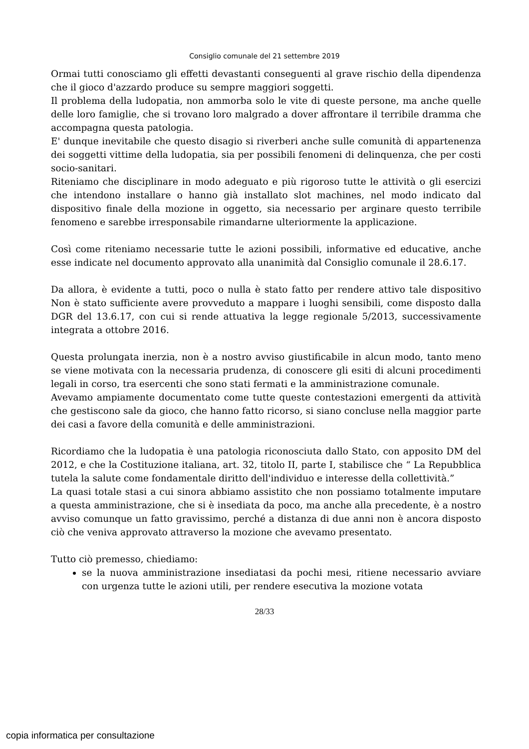Consiglio comunale del 21 settembre 2019
Ormai tutti conosciamo gli effetti devastanti conseguenti al grave rischio della dipendenza che il gioco d'azzardo produce su sempre maggiori soggetti.
Il problema della ludopatia, non ammorba solo le vite di queste persone, ma anche quelle delle loro famiglie, che si trovano loro malgrado a dover affrontare il terribile dramma che accompagna questa patologia.
E' dunque inevitabile che questo disagio si riverberi anche sulle comunità di appartenenza dei soggetti vittime della ludopatia, sia per possibili fenomeni di delinquenza, che per costi socio-sanitari.
Riteniamo che disciplinare in modo adeguato e più rigoroso tutte le attività o gli esercizi che intendono installare o hanno già installato slot machines, nel modo indicato dal dispositivo finale della mozione in oggetto, sia necessario per arginare questo terribile fenomeno e sarebbe irresponsabile rimandarne ulteriormente la applicazione.
Così come riteniamo necessarie tutte le azioni possibili, informative ed educative, anche esse indicate nel documento approvato alla unanimità dal Consiglio comunale il 28.6.17.
Da allora, è evidente a tutti, poco o nulla è stato fatto per rendere attivo tale dispositivo Non è stato sufficiente avere provveduto a mappare i luoghi sensibili, come disposto dalla DGR del 13.6.17, con cui si rende attuativa la legge regionale 5/2013, successivamente integrata a ottobre 2016.
Questa prolungata inerzia, non è a nostro avviso giustificabile in alcun modo, tanto meno se viene motivata con la necessaria prudenza, di conoscere gli esiti di alcuni procedimenti legali in corso, tra esercenti che sono stati fermati e la amministrazione comunale.
Avevamo ampiamente documentato come tutte queste contestazioni emergenti da attività che gestiscono sale da gioco, che hanno fatto ricorso, si siano concluse nella maggior parte dei casi a favore della comunità e delle amministrazioni.
Ricordiamo che la ludopatia è una patologia riconosciuta dallo Stato, con apposito DM del 2012, e che la Costituzione italiana, art. 32, titolo II, parte I, stabilisce che “ La Repubblica tutela la salute come fondamentale diritto dell'individuo e interesse della collettività.”
La quasi totale stasi a cui sinora abbiamo assistito che non possiamo totalmente imputare a questa amministrazione, che si è insediata da poco, ma anche alla precedente, è a nostro avviso comunque un fatto gravissimo, perché a distanza di due anni non è ancora disposto ciò che veniva approvato attraverso la mozione che avevamo presentato.
Tutto ciò premesso, chiediamo:
se la nuova amministrazione insediatasi da pochi mesi, ritiene necessario avviare con urgenza tutte le azioni utili, per rendere esecutiva la mozione votata
28/33
copia informatica per consultazione